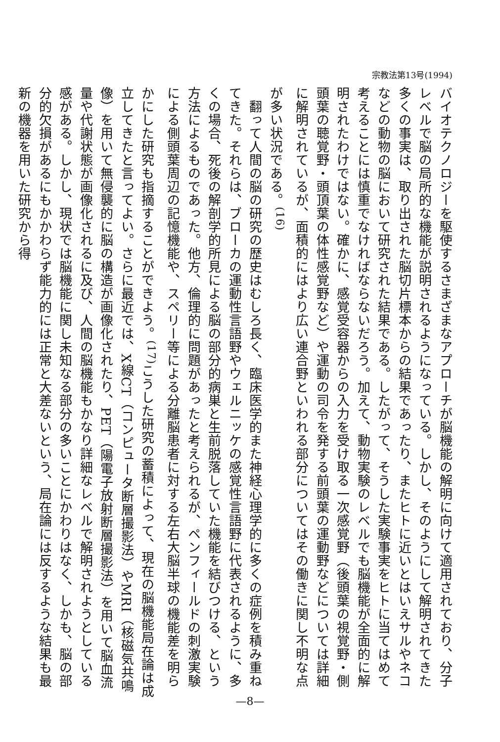宗教法第13号(1994)
バイオテクノロジーを駆使するさまざまなアプローチが脳機能の解明に向けて適用されており、分子レベルで脳の局所的な機能が説明されるようになっている。しかし、そのようにして解明されてきた多くの事実は、取り出された脳切片標本からの結果であったり、またヒトに近いとはいえサルやネコなどの動物の脳において研究された結果である。したがって、そうした実験事実をヒトに当てはめて考えることには慎重でなければならないだろう。加えて、動物実験のレベルでも脳機能が全面的に解明されたわけではない。確かに、感覚受容器からの入力を受け取る一次感覚野（後頭葉の視覚野・側頭葉の聴覚野・頭頂葉の体性感覚野など）や運動の司令を発する前頭葉の運動野などについては詳細に解明されているが、面積的にはより広い連合野といわれる部分についてはその働きに関し不明な点が多い状況である。<sup>(16)</sup>
　翻って人間の脳の研究の歴史はむしろ長く、臨床医学的また神経心理学的に多くの症例を積み重ねてきた。それらは、ブローカの運動性言語野やウェルニッケの感覚性言語野に代表されるように、多くの場合、死後の解剖学的所見による脳の部分的病巣と生前脱落していた機能を結びつける、という方法によるものであった。他方、倫理的に問題があったと考えられるが、ペンフィールドの刺激実験による側頭葉周辺の記憶機能や、スペリー等による分離脳患者に対する左右大脳半球の機能差を明らかにした研究も指摘することができよう。<sup>(17)</sup>こうした研究の蓄積によって、現在の脳機能局在論は成立してきたと言ってよい。さらに最近では、X線CT（コンピュータ断層撮影法）やMRI（核磁気共鳴像）を用いて無侵襲的に脳の構造が画像化されたり、PET（陽電子放射断層撮影法）を用いて脳血流量や代謝状態が画像化されるに及び、人間の脳機能もかなり詳細なレベルで解明されようとしている感がある。しかし、現状では脳機能に関し未知なる部分の多いことにかわりはなく、しかも、脳の部分的欠損があるにもかかわらず能力的には正常と大差ないという、局在論には反するような結果も最新の機器を用いた研究から得
—8—